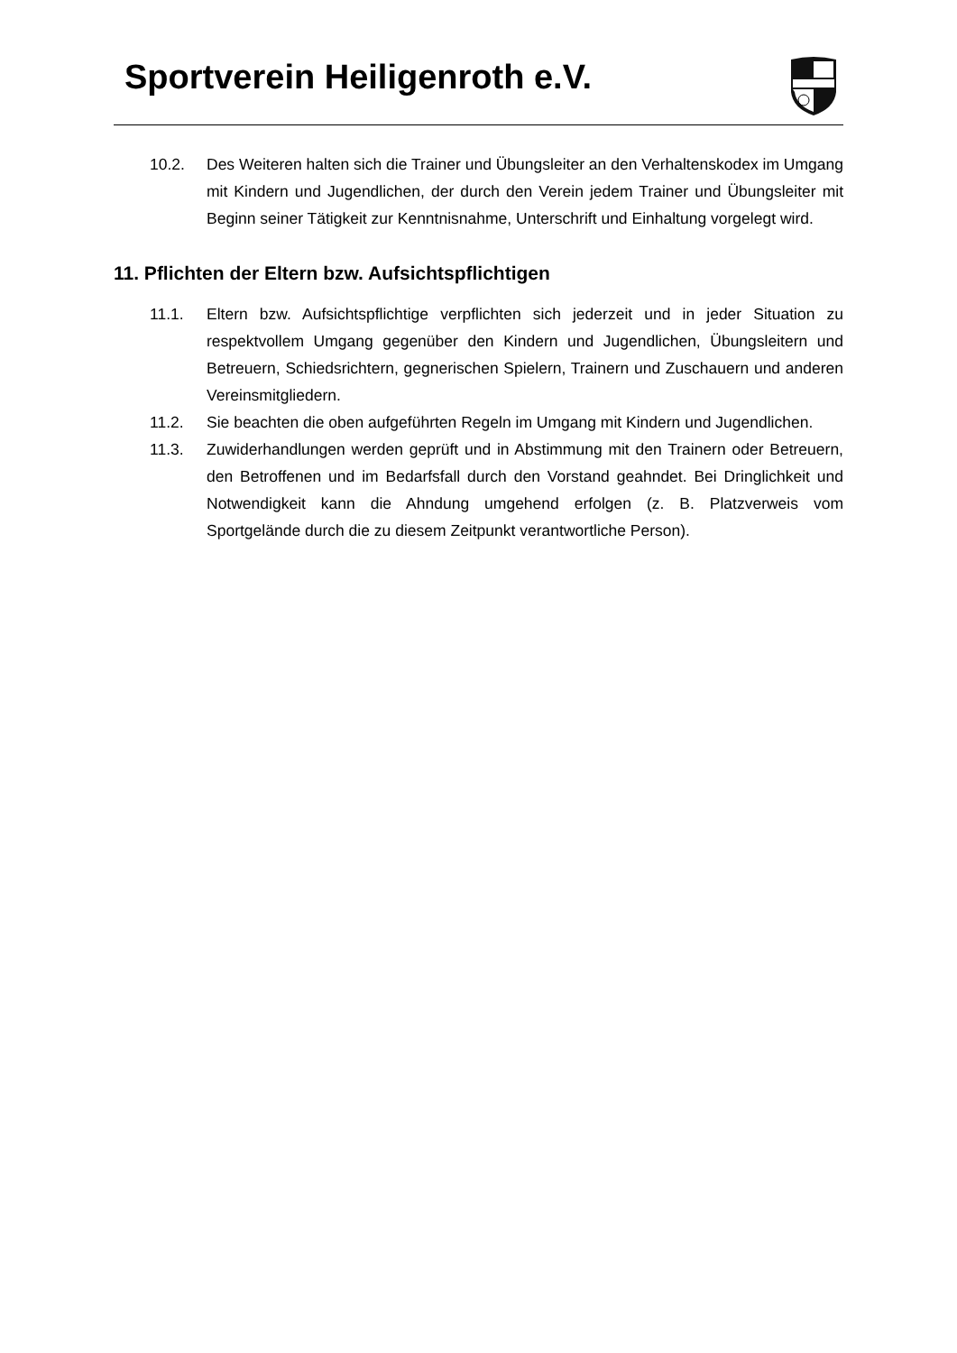Sportverein Heiligenroth e.V.
10.2. Des Weiteren halten sich die Trainer und Übungsleiter an den Verhaltenskodex im Umgang mit Kindern und Jugendlichen, der durch den Verein jedem Trainer und Übungsleiter mit Beginn seiner Tätigkeit zur Kenntnisnahme, Unterschrift und Einhaltung vorgelegt wird.
11. Pflichten der Eltern bzw. Aufsichtspflichtigen
11.1. Eltern bzw. Aufsichtspflichtige verpflichten sich jederzeit und in jeder Situation zu respektvollem Umgang gegenüber den Kindern und Jugendlichen, Übungsleitern und Betreuern, Schiedsrichtern, gegnerischen Spielern, Trainern und Zuschauern und anderen Vereinsmitgliedern.
11.2. Sie beachten die oben aufgeführten Regeln im Umgang mit Kindern und Jugendlichen.
11.3. Zuwiderhandlungen werden geprüft und in Abstimmung mit den Trainern oder Betreuern, den Betroffenen und im Bedarfsfall durch den Vorstand geahndet. Bei Dringlichkeit und Notwendigkeit kann die Ahndung umgehend erfolgen (z. B. Platzverweis vom Sportgelände durch die zu diesem Zeitpunkt verantwortliche Person).